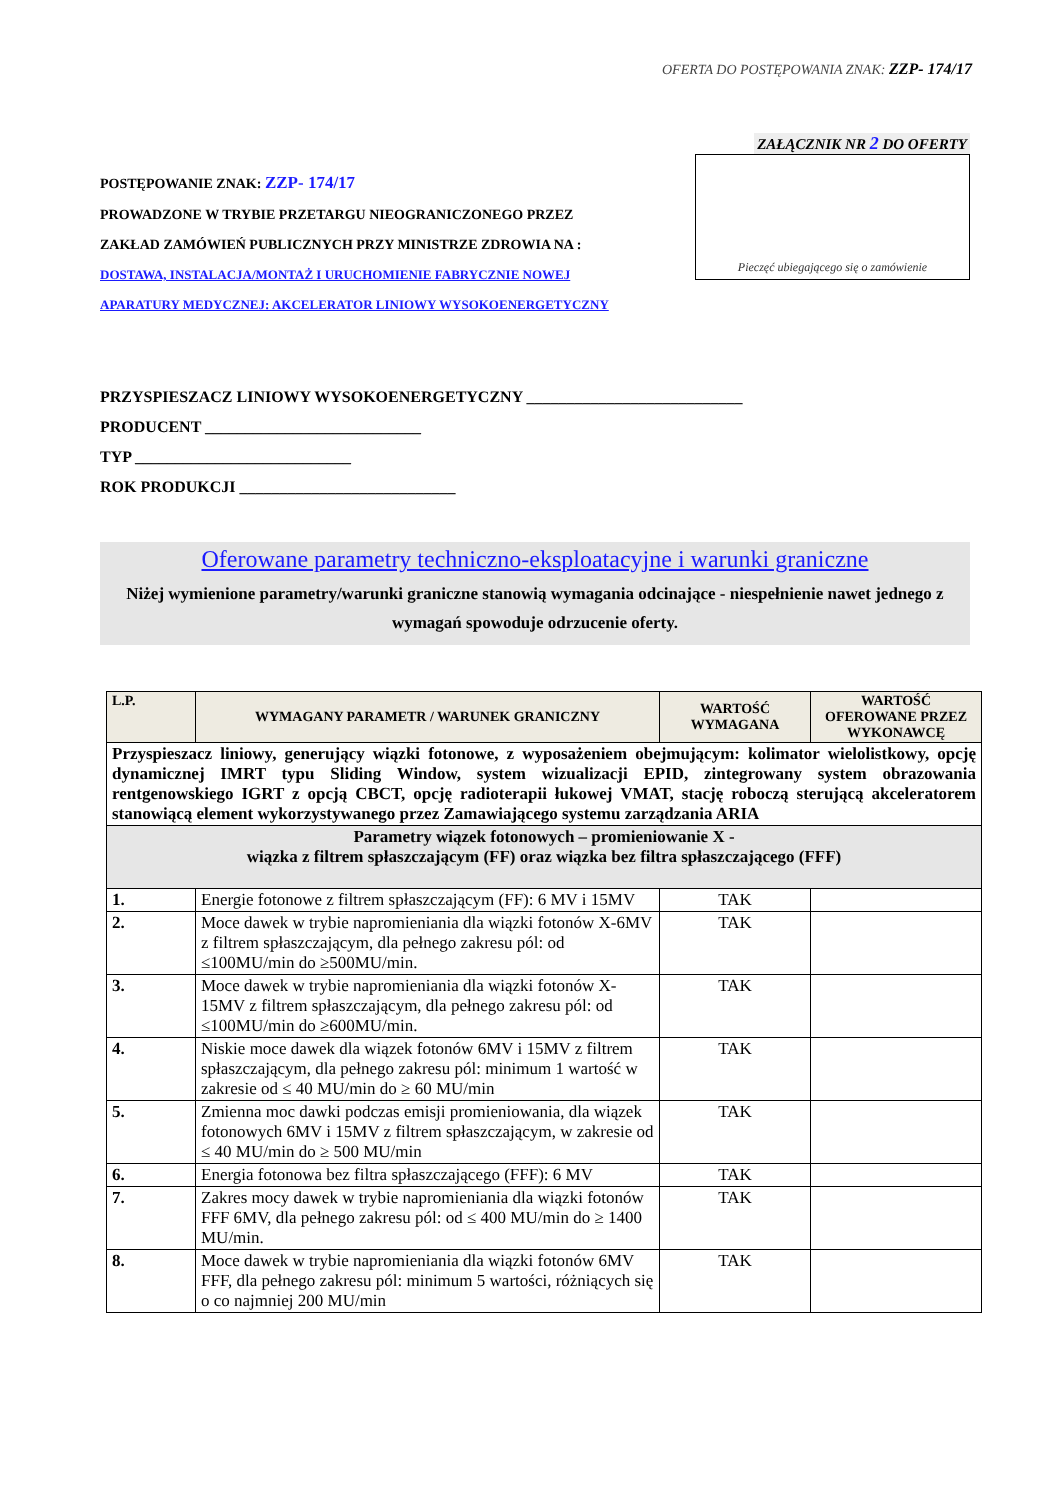OFERTA DO POSTĘPOWANIA ZNAK: ZZP- 174/17
POSTĘPOWANIE ZNAK: ZZP- 174/17
PROWADZONE W TRYBIE PRZETARGU NIEOGRANICZONEGO PRZEZ
ZAKŁAD ZAMÓWIEŃ PUBLICZNYCH PRZY MINISTRZE ZDROWIA NA :
DOSTAWA, INSTALACJA/MONTAŻ I URUCHOMIENIE FABRYCZNIE NOWEJ
APARATURY MEDYCZNEJ: AKCELERATOR LINIOWY WYSOKOENERGETYCZNY
ZAŁĄCZNIK NR 2 DO OFERTY
Pieczęć ubiegającego się o zamówienie
PRZYSPIESZACZ LINIOWY WYSOKOENERGETYCZNY ___________________________
PRODUCENT ___________________________
TYP ___________________________
ROK PRODUKCJI ___________________________
Oferowane parametry techniczno-eksploatacyjne i warunki graniczne
Niżej wymienione parametry/warunki graniczne stanowią wymagania odcinające - niespełnienie nawet jednego z wymagań spowoduje odrzucenie oferty.
| L.P. | WYMAGANY PARAMETR / WARUNEK GRANICZNY | WARTOŚĆ WYMAGANA | WARTOŚĆ OFEROWANE PRZEZ WYKONAWCĘ |
| --- | --- | --- | --- |
| Przyspieszacz liniowy, generujący wiązki fotonowe, z wyposażeniem obejmującym: kolimator wielolistkowy, opcję dynamicznej IMRT typu Sliding Window, system wizualizacji EPID, zintegrowany system obrazowania rentgenowskiego IGRT z opcją CBCT, opcję radioterapii łukowej VMAT, stację roboczą sterującą akceleratorem stanowiącą element wykorzystywanego przez Zamawiającego systemu zarządzania ARIA | | | |
| Parametry wiązek fotonowych – promieniowanie X - wiązka z filtrem spłaszczającym (FF) oraz wiązka bez filtra spłaszczającego (FFF) | | | |
| 1. | Energie fotonowe z filtrem spłaszczającym (FF): 6 MV i 15MV | TAK | |
| 2. | Moce dawek w trybie napromieniania dla wiązki fotonów X-6MV z filtrem spłaszczającym, dla pełnego zakresu pól: od ≤100MU/min do ≥500MU/min. | TAK | |
| 3. | Moce dawek w trybie napromieniania dla wiązki fotonów X-15MV z filtrem spłaszczającym, dla pełnego zakresu pól: od ≤100MU/min do ≥600MU/min. | TAK | |
| 4. | Niskie moce dawek dla wiązek fotonów 6MV i 15MV z filtrem spłaszczającym, dla pełnego zakresu pól: minimum 1 wartość w zakresie od ≤ 40 MU/min do ≥ 60 MU/min | TAK | |
| 5. | Zmienna moc dawki podczas emisji promieniowania, dla wiązek fotonowych 6MV i 15MV z filtrem spłaszczającym, w zakresie od ≤ 40 MU/min do ≥ 500 MU/min | TAK | |
| 6. | Energia fotonowa bez filtra spłaszczającego (FFF): 6 MV | TAK | |
| 7. | Zakres mocy dawek w trybie napromieniania dla wiązki fotonów FFF 6MV, dla pełnego zakresu pól: od ≤ 400 MU/min do ≥ 1400 MU/min. | TAK | |
| 8. | Moce dawek w trybie napromieniania dla wiązki fotonów 6MV FFF, dla pełnego zakresu pól: minimum 5 wartości, różniących się o co najmniej 200 MU/min | TAK | |